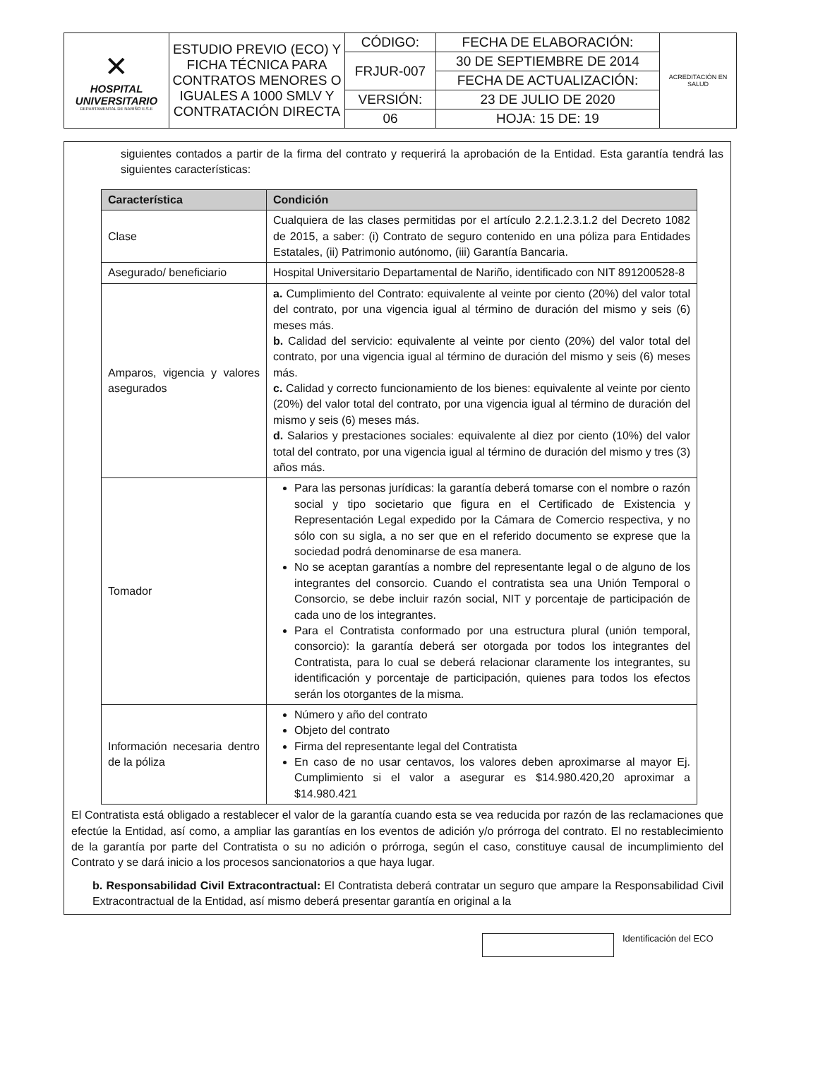| ✕ HOSPITAL UNIVERSITARIO DEPARTAMENTAL DE NARIÑO E.S.E | ESTUDIO PREVIO (ECO) Y FICHA TÉCNICA PARA CONTRATOS MENORES O IGUALES A 1000 SMLV Y CONTRATACIÓN DIRECTA | CÓDIGO: | FECHA DE ELABORACIÓN: | ACREDITACIÓN EN SALUD |
| | | FRJUR-007 | 30 DE SEPTIEMBRE DE 2014 | |
| | | | FECHA DE ACTUALIZACIÓN: | |
| | | VERSIÓN: | 23 DE JULIO DE 2020 | |
| | | 06 | HOJA: 15 DE: 19 | |
siguientes contados a partir de la firma del contrato y requerirá la aprobación de la Entidad. Esta garantía tendrá las siguientes características:
| Característica | Condición |
| --- | --- |
| Clase | Cualquiera de las clases permitidas por el artículo 2.2.1.2.3.1.2 del Decreto 1082 de 2015, a saber: (i) Contrato de seguro contenido en una póliza para Entidades Estatales, (ii) Patrimonio autónomo, (iii) Garantía Bancaria. |
| Asegurado/ beneficiario | Hospital Universitario Departamental de Nariño, identificado con NIT 891200528-8 |
| Amparos, vigencia y valores asegurados | a. Cumplimiento del Contrato: equivalente al veinte por ciento (20%) del valor total del contrato, por una vigencia igual al término de duración del mismo y seis (6) meses más. b. Calidad del servicio: equivalente al veinte por ciento (20%) del valor total del contrato, por una vigencia igual al término de duración del mismo y seis (6) meses más. c. Calidad y correcto funcionamiento de los bienes: equivalente al veinte por ciento (20%) del valor total del contrato, por una vigencia igual al término de duración del mismo y seis (6) meses más. d. Salarios y prestaciones sociales: equivalente al diez por ciento (10%) del valor total del contrato, por una vigencia igual al término de duración del mismo y tres (3) años más. |
| Tomador | Para las personas jurídicas: la garantía deberá tomarse con el nombre o razón social y tipo societario que figura en el Certificado de Existencia y Representación Legal expedido por la Cámara de Comercio respectiva, y no sólo con su sigla, a no ser que en el referido documento se exprese que la sociedad podrá denominarse de esa manera. No se aceptan garantías a nombre del representante legal o de alguno de los integrantes del consorcio. Cuando el contratista sea una Unión Temporal o Consorcio, se debe incluir razón social, NIT y porcentaje de participación de cada uno de los integrantes. Para el Contratista conformado por una estructura plural (unión temporal, consorcio): la garantía deberá ser otorgada por todos los integrantes del Contratista, para lo cual se deberá relacionar claramente los integrantes, su identificación y porcentaje de participación, quienes para todos los efectos serán los otorgantes de la misma. |
| Información necesaria dentro de la póliza | Número y año del contrato Objeto del contrato Firma del representante legal del Contratista En caso de no usar centavos, los valores deben aproximarse al mayor Ej. Cumplimiento si el valor a asegurar es $14.980.420,20 aproximar a $14.980.421 |
El Contratista está obligado a restablecer el valor de la garantía cuando esta se vea reducida por razón de las reclamaciones que efectúe la Entidad, así como, a ampliar las garantías en los eventos de adición y/o prórroga del contrato. El no restablecimiento de la garantía por parte del Contratista o su no adición o prórroga, según el caso, constituye causal de incumplimiento del Contrato y se dará inicio a los procesos sancionatorios a que haya lugar.
b. Responsabilidad Civil Extracontractual: El Contratista deberá contratar un seguro que ampare la Responsabilidad Civil Extracontractual de la Entidad, así mismo deberá presentar garantía en original a la
Identificación del ECO